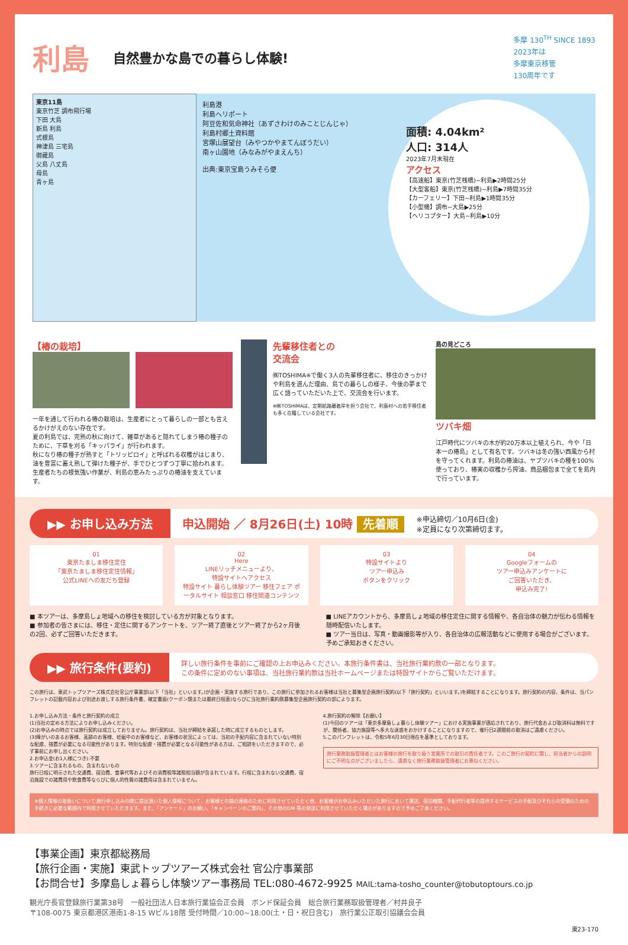利島
自然豊かな島での暮らし体験!
多摩 130<sup>TH</sup> SINCE 1893
2023年は
多摩東京移管
130周年です
東京11島
東京竹芝 調布飛行場
下田 大島
新島 利島
式根島
神津島 三宅島
御蔵島
父島 八丈島
母島
青ヶ島
利島港
利島ヘリポート
阿豆佐和気命神社（あずさわけのみことじんじゃ）
利島村郷土資料館
宮塚山展望台（みやつかやまてんぼうだい）
南ヶ山園地（みなみがやまえんち）
出典:東京宝島うみそら便
面積: 4.04km²
人口: 314人
2023年7月末現在
アクセス
【高速船】東京(竹芝桟橋)~利島▶2時間25分
【大型客船】東京(竹芝桟橋)~利島▶7時間35分
【カーフェリー】下田~利島▶1時間35分
【小型機】調布~大島▶25分
【ヘリコプター】大島~利島▶10分
【椿の栽培】
一年を通して行われる椿の栽培は、生産者にとって暮らしの一部とも言えるかけがえのない存在です。
夏の利島では、完熟の秋に向けて、雑草があると隠れてしまう椿の種子のために、下草を刈る「キッパライ」が行われます。
秋になり椿の種子が熟すと「トリッピロイ」と呼ばれる収穫がはじまり、油を豊富に蓄え熟して弾けた種子が、手でひとつずつ丁寧に拾われます。生産者たちの根気強い作業が、利島の恵みたっぷりの椿油を支えています。
先輩移住者との
交流会
㈱TOSHIMA※で働く3人の先輩移住者に、移住のきっかけや利島を選んだ理由、島での暮らしの様子、今後の夢まで広く語っていただいた上で、交流会を行います。
※㈱TOSHIMAは、定期航路離着岸を担う会社で、利島村への若手移住者も多く在籍している会社です。
島の見どころ
ツバキ畑
江戸時代にツバキの木が約20万本以上植えられ、今や「日本一の椿島」として有名です。ツバキは冬の強い西風から村を守ってくれます。利島の椿油は、ヤブツバキの種を100%使っており、椿実の収穫から搾油、商品梱包まで全てを島内で行っています。
▶▶ お申し込み方法 申込開始 ／ 8月26日(土) 10時 先着順 ※申込締切／10月6日(金)
※定員になり次第締切ます。
01
東京たましま移住定住
「東京たましま移住定住情報」
公式LINEへの友だち登録
02
Here
LINEリッチメニューより、
特設サイトへアクセス
特設サイト 暮らし体験ツアー 移住フェア ポータルサイト 相談窓口 移住関連コンテンツ
03
特設サイトより
ツアー申込み
ボタンをクリック
04
Googleフォームの
ツアー申込みアンケートに
ご回答いただき、
申込み完了!
■ 本ツアーは、多摩島しょ地域への移住を検討している方が対象となります。
■ 参加者の皆さまには、移住・定住に関するアンケートを、ツアー終了直後とツアー終了から2ヶ月後の2回、必ずご回答いただきます。
■ LINEアカウントから、多摩島しょ地域の移住定住に関する情報や、各自治体の魅力が伝わる情報を随時配信いたします。
■ ツアー当日は、写真・動画撮影等が入り、各自治体の広報活動などに使用する場合がございます。予めご承知おきください。
▶▶ 旅行条件(要約) 詳しい旅行条件を事前にご確認の上お申込みください。本旅行条件書は、当社旅行業約款の一部となります。
この条件に定めのない事項は、当社旅行業約款は当社ホームページまたは特設サイトからご覧いただけます。
この旅行は、東武トップツアーズ株式会社官公庁事業部(以下「当社」といいます。)が企画・実施する旅行であり、この旅行に参加されるお客様は当社と募集型企画旅行契約(以下「旅行契約」といいます。)を締結することになります。旅行契約の内容、条件は、当パンフレットの記載内容および別途お渡しする旅行条件書、確定書面(クーポン類または最終日程表)ならびに当社旅行業約款募集型企画旅行契約の部によります。
1.お申し込み方法・条件と旅行契約の成立
(1)当社の定める方法によりお申し込みください。
(2)お申込みの時点では旅行契約は成立しておりません。旅行契約は、当社が締結を承諾した時に成立するものとします。
(3)障がいのあるお客様、高齢のお客様、妊娠中のお客様など、お客様の状況によっては、当初の手配内容に含まれていない特別な配慮、措置が必要になる可能性があります。特別な配慮・措置が必要となる可能性がある方は、ご相談をいただきますので、必ず事前にお申し出ください。
2.お申込金(お1人様につき):不要
3.ツアーに含まれるもの、含まれないもの
旅行日程に明示された交通費、宿泊費、食事代等およびその消費税等諸税相当額が含まれています。行程に含まれない交通費、宿泊施設での諸費用や飲食費等ならびに個人的性質の諸費用は含まれていません。
4.旅行契約の解除【お願い】
(1)今回のツアーは「東京多摩島しょ暮らし体験ツアー」における実施事業が適応されており、旅行代金および取消料は無料ですが、関係者、協力施設等へ多大な迷惑をおかけすることになりますので、催行日2週間前の取消はご遠慮ください。
5.このパンフレットは、令和5年6月30日現在を基準としております。
旅行業務取扱管理者とはお客様の旅行を取り扱う営業所での取引の責任者です。このご旅行の契約に関し、担当者からの説明にご不明な点がございましたら、遠慮なく旅行業務取扱管理者にお尋ねください。
※個人情報の取扱いについて:旅行申し込みの際に提出頂いた個人情報について、お客様との間の連絡のために利用させていただく他、お客様がお申込みいただいた旅行において運送、宿泊機関、手配代行者等の提供するサービスの手配及びそれらの受領のための手続きに必要な範囲内で利用させていただきます。また、「アンケート」のお願い、「キャンペーンのご案内」、その他のDM 等の発送に利用させていただく場合がありますので予めご了承ください。
【事業企画】東京都総務局
【旅行企画・実施】東武トップツアーズ株式会社 官公庁事業部
【お問合せ】多摩島しょ暮らし体験ツアー事務局 TEL:080-4672-9925 MAIL:tama-tosho_counter@tobutoptours.co.jp
観光庁長官登録旅行業第38号　一般社団法人日本旅行業協会正会員　ボンド保証会員　総合旅行業務取扱管理者／村井良子
〒108-0075 東京都港区港南1-8-15 Wビル18階 受付時間／10:00~18:00(土・日・祝日含む)　旅行業公正取引協議会会員
東23-170